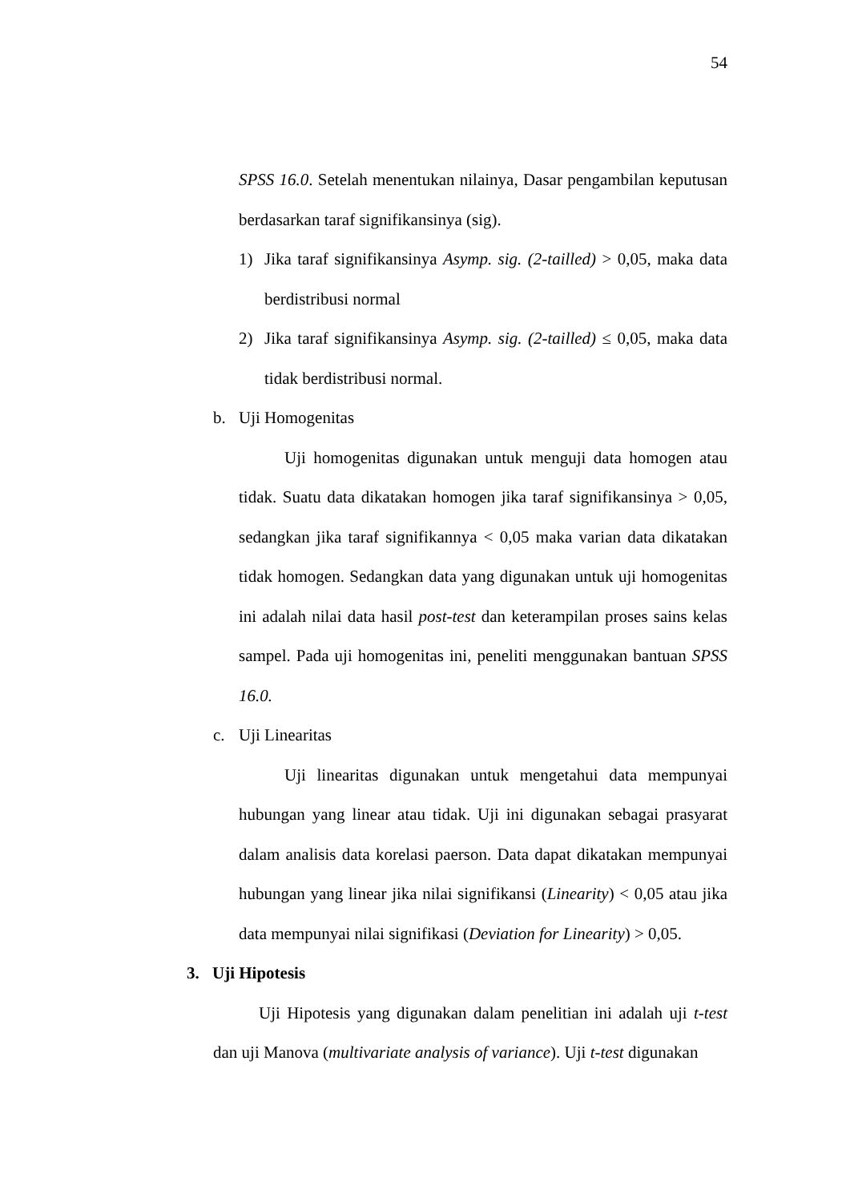54
SPSS 16.0. Setelah menentukan nilainya, Dasar pengambilan keputusan berdasarkan taraf signifikansinya (sig).
1) Jika taraf signifikansinya Asymp. sig. (2-tailled) > 0,05, maka data berdistribusi normal
2) Jika taraf signifikansinya Asymp. sig. (2-tailled) ≤ 0,05, maka data tidak berdistribusi normal.
b. Uji Homogenitas
Uji homogenitas digunakan untuk menguji data homogen atau tidak. Suatu data dikatakan homogen jika taraf signifikansinya > 0,05, sedangkan jika taraf signifikannya < 0,05 maka varian data dikatakan tidak homogen. Sedangkan data yang digunakan untuk uji homogenitas ini adalah nilai data hasil post-test dan keterampilan proses sains kelas sampel. Pada uji homogenitas ini, peneliti menggunakan bantuan SPSS 16.0.
c. Uji Linearitas
Uji linearitas digunakan untuk mengetahui data mempunyai hubungan yang linear atau tidak. Uji ini digunakan sebagai prasyarat dalam analisis data korelasi paerson. Data dapat dikatakan mempunyai hubungan yang linear jika nilai signifikansi (Linearity) < 0,05 atau jika data mempunyai nilai signifikasi (Deviation for Linearity) > 0,05.
3. Uji Hipotesis
Uji Hipotesis yang digunakan dalam penelitian ini adalah uji t-test dan uji Manova (multivariate analysis of variance). Uji t-test digunakan